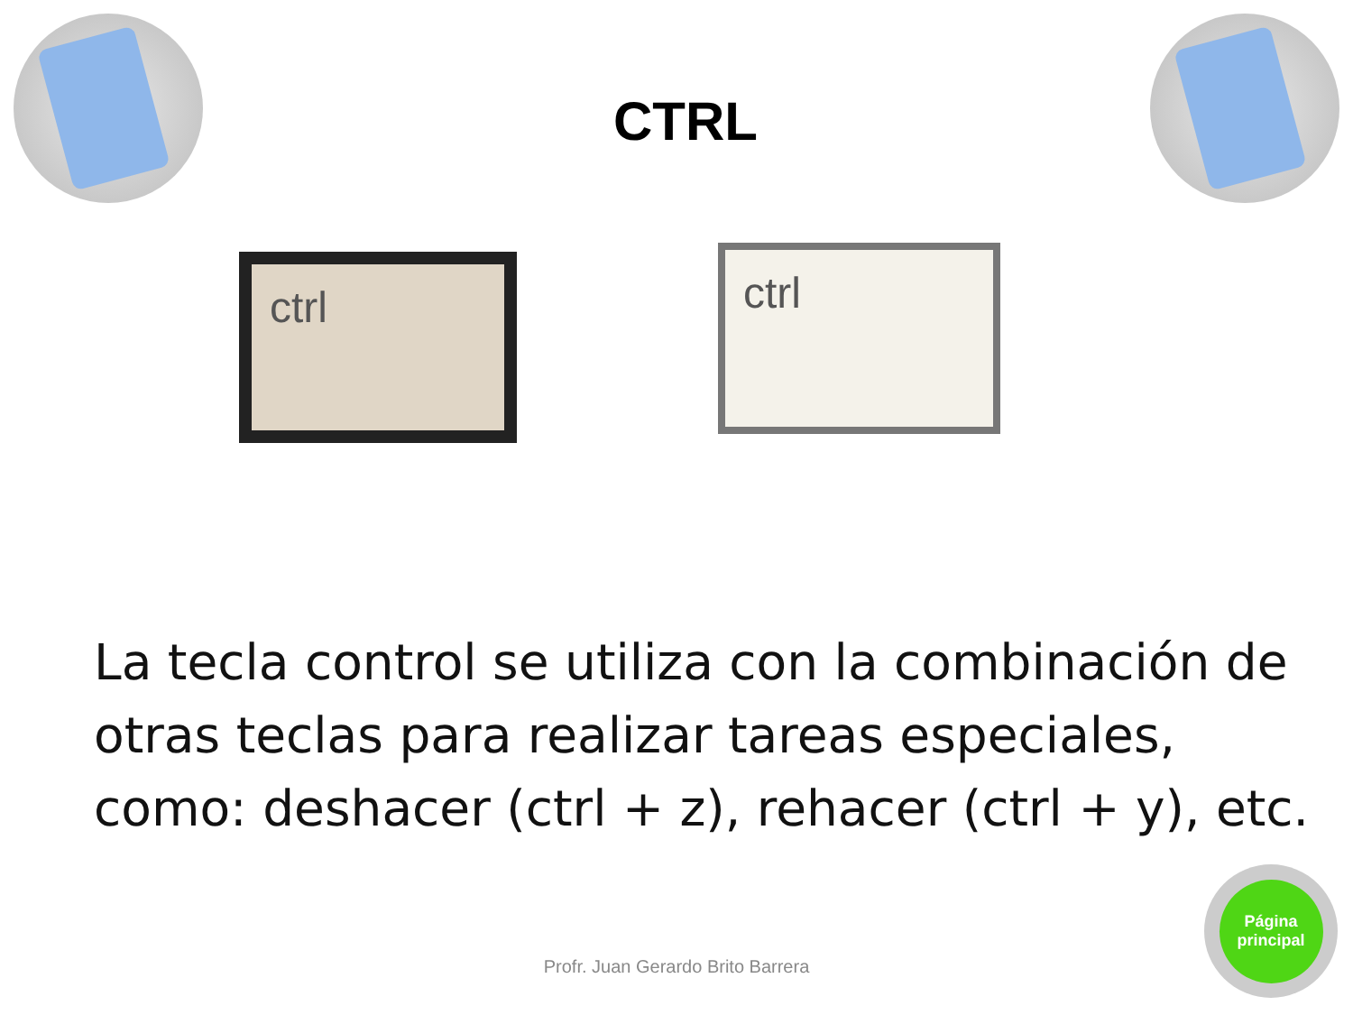CTRL
ctrl
ctrl
La tecla control se utiliza con la combinación de otras teclas para realizar tareas especiales, como: deshacer (ctrl + z), rehacer (ctrl + y), etc.
Profr. Juan Gerardo Brito Barrera
Página
principal